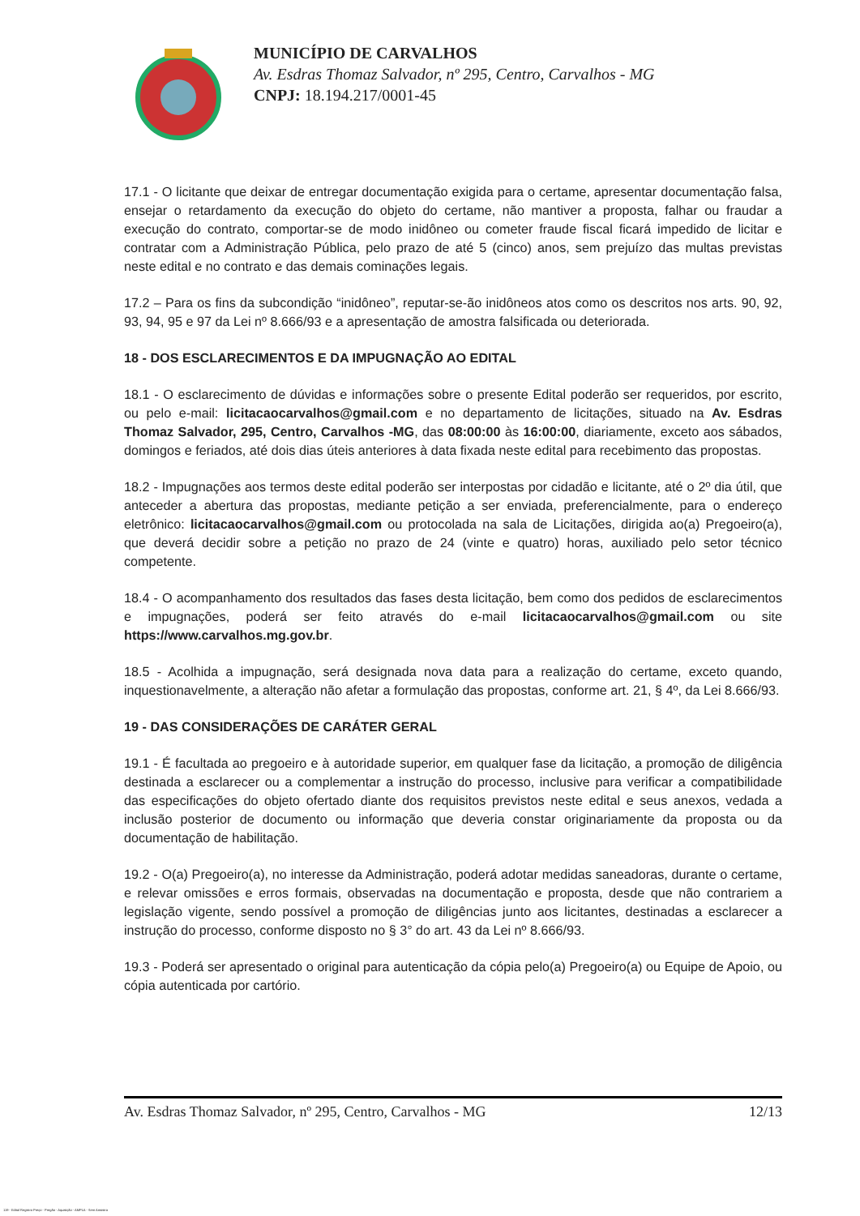MUNICÍPIO DE CARVALHOS
Av. Esdras Thomaz Salvador, nº 295, Centro, Carvalhos - MG
CNPJ: 18.194.217/0001-45
17.1 - O licitante que deixar de entregar documentação exigida para o certame, apresentar documentação falsa, ensejar o retardamento da execução do objeto do certame, não mantiver a proposta, falhar ou fraudar a execução do contrato, comportar-se de modo inidôneo ou cometer fraude fiscal ficará impedido de licitar e contratar com a Administração Pública, pelo prazo de até 5 (cinco) anos, sem prejuízo das multas previstas neste edital e no contrato e das demais cominações legais.
17.2 – Para os fins da subcondição “inidôneo”, reputar-se-ão inidôneos atos como os descritos nos arts. 90, 92, 93, 94, 95 e 97 da Lei nº 8.666/93 e a apresentação de amostra falsificada ou deteriorada.
18 - DOS ESCLARECIMENTOS E DA IMPUGNAÇÃO AO EDITAL
18.1 - O esclarecimento de dúvidas e informações sobre o presente Edital poderão ser requeridos, por escrito, ou pelo e-mail: licitacaocarvalhos@gmail.com e no departamento de licitações, situado na Av. Esdras Thomaz Salvador, 295, Centro, Carvalhos -MG, das 08:00:00 às 16:00:00, diariamente, exceto aos sábados, domingos e feriados, até dois dias úteis anteriores à data fixada neste edital para recebimento das propostas.
18.2 - Impugnações aos termos deste edital poderão ser interpostas por cidadão e licitante, até o 2º dia útil, que anteceder a abertura das propostas, mediante petição a ser enviada, preferencialmente, para o endereço eletrônico: licitacaocarvalhos@gmail.com ou protocolada na sala de Licitações, dirigida ao(a) Pregoeiro(a), que deverá decidir sobre a petição no prazo de 24 (vinte e quatro) horas, auxiliado pelo setor técnico competente.
18.4 - O acompanhamento dos resultados das fases desta licitação, bem como dos pedidos de esclarecimentos e impugnações, poderá ser feito através do e-mail licitacaocarvalhos@gmail.com ou site https://www.carvalhos.mg.gov.br.
18.5 - Acolhida a impugnação, será designada nova data para a realização do certame, exceto quando, inquestionavelmente, a alteração não afetar a formulação das propostas, conforme art. 21, § 4º, da Lei 8.666/93.
19 - DAS CONSIDERAÇÕES DE CARÁTER GERAL
19.1 - É facultada ao pregoeiro e à autoridade superior, em qualquer fase da licitação, a promoção de diligência destinada a esclarecer ou a complementar a instrução do processo, inclusive para verificar a compatibilidade das especificações do objeto ofertado diante dos requisitos previstos neste edital e seus anexos, vedada a inclusão posterior de documento ou informação que deveria constar originariamente da proposta ou da documentação de habilitação.
19.2 - O(a) Pregoeiro(a), no interesse da Administração, poderá adotar medidas saneadoras, durante o certame, e relevar omissões e erros formais, observadas na documentação e proposta, desde que não contrariem a legislação vigente, sendo possível a promoção de diligências junto aos licitantes, destinadas a esclarecer a instrução do processo, conforme disposto no § 3° do art. 43 da Lei nº 8.666/93.
19.3 - Poderá ser apresentado o original para autenticação da cópia pelo(a) Pregoeiro(a) ou Equipe de Apoio, ou cópia autenticada por cartório.
Av. Esdras Thomaz Salvador, nº 295, Centro, Carvalhos - MG 12/13
119 - Edital Registro Preço - Pregão - Aquisição - AMPLA - Sem Amostra